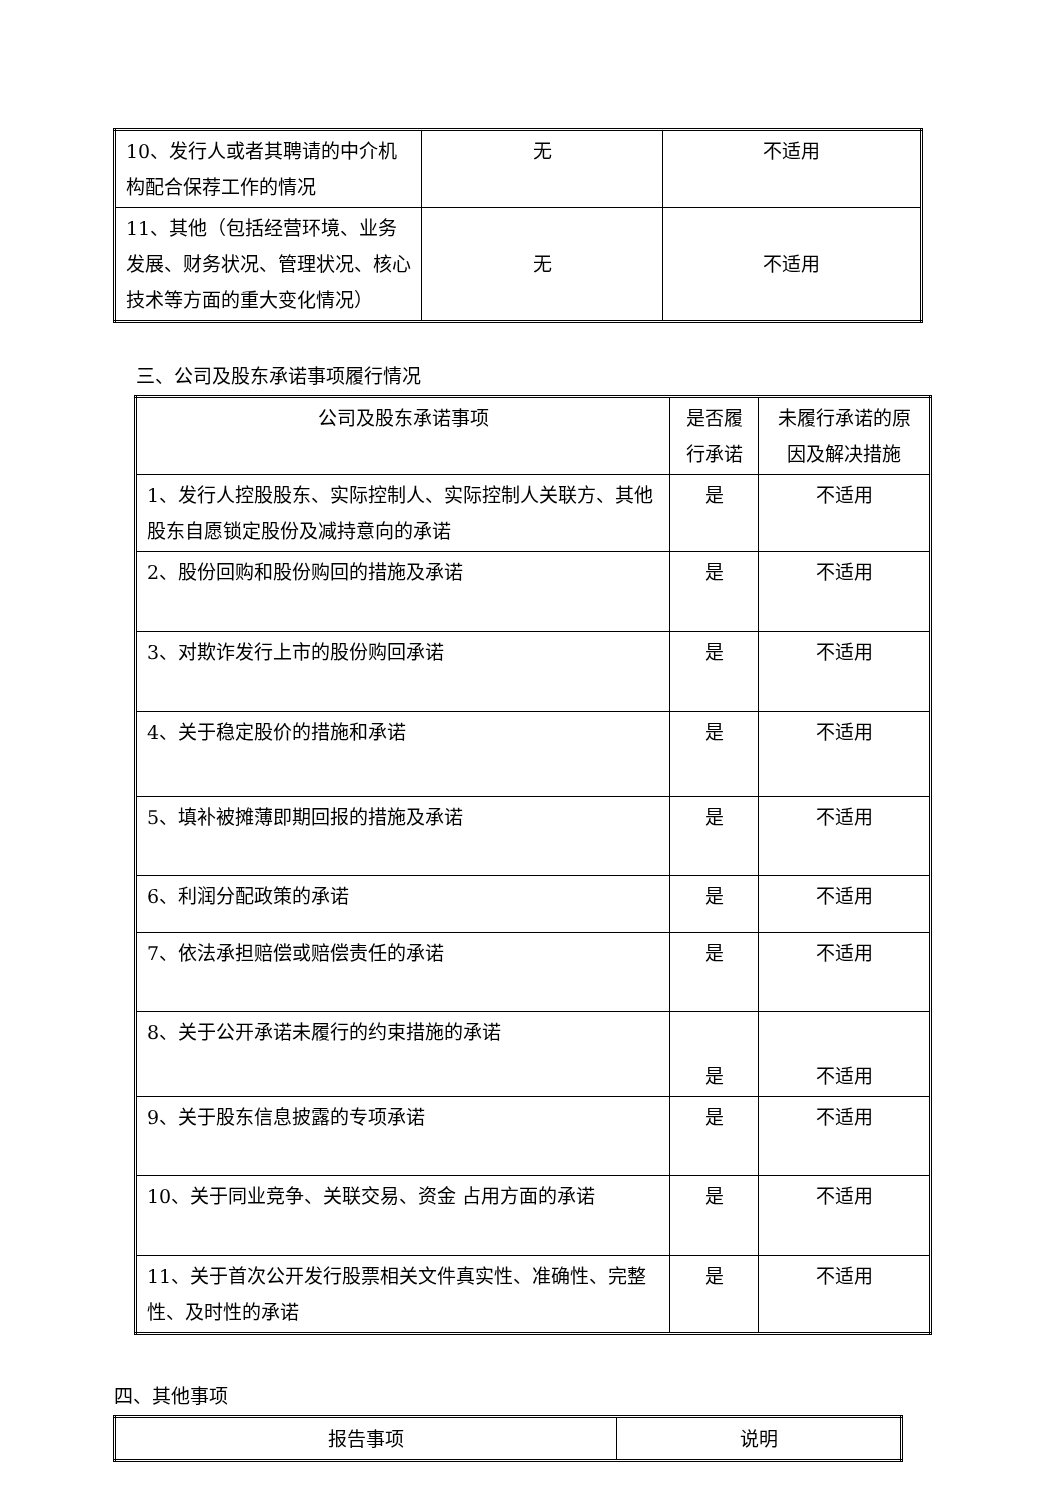| 10、发行人或者其聘请的中介机构配合保荐工作的情况 | 无 | 不适用 |
| 11、其他（包括经营环境、业务发展、财务状况、管理状况、核心技术等方面的重大变化情况） | 无 | 不适用 |
三、公司及股东承诺事项履行情况
| 公司及股东承诺事项 | 是否履行承诺 | 未履行承诺的原因及解决措施 |
| 1、发行人控股股东、实际控制人、实际控制人关联方、其他股东自愿锁定股份及减持意向的承诺 | 是 | 不适用 |
| 2、股份回购和股份购回的措施及承诺 | 是 | 不适用 |
| 3、对欺诈发行上市的股份购回承诺 | 是 | 不适用 |
| 4、关于稳定股价的措施和承诺 | 是 | 不适用 |
| 5、填补被摊薄即期回报的措施及承诺 | 是 | 不适用 |
| 6、利润分配政策的承诺 | 是 | 不适用 |
| 7、依法承担赔偿或赔偿责任的承诺 | 是 | 不适用 |
| 8、关于公开承诺未履行的约束措施的承诺 | 是 | 不适用 |
| 9、关于股东信息披露的专项承诺 | 是 | 不适用 |
| 10、关于同业竞争、关联交易、资金 占用方面的承诺 | 是 | 不适用 |
| 11、关于首次公开发行股票相关文件真实性、准确性、完整性、及时性的承诺 | 是 | 不适用 |
四、其他事项
| 报告事项 | 说明 |